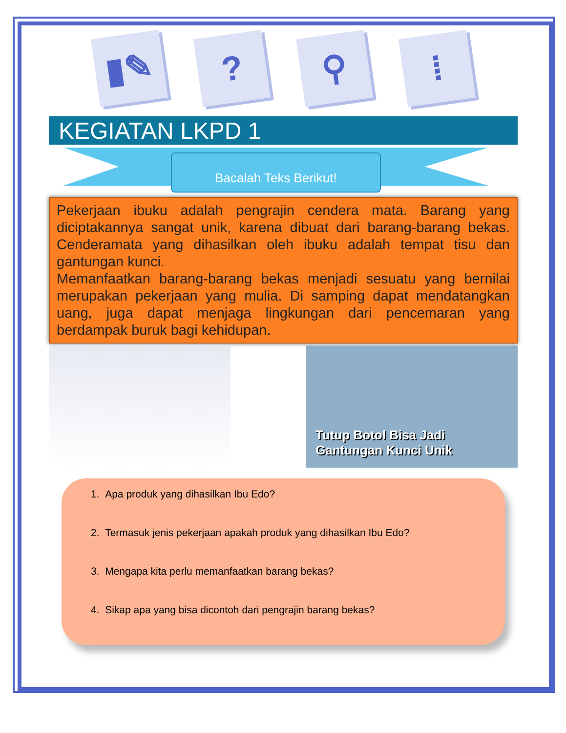▮✎
?
⚲
⁞
KEGIATAN LKPD 1
Bacalah Teks Berikut!
Pekerjaan ibuku adalah pengrajin cendera mata. Barang yang diciptakannya sangat unik, karena dibuat dari barang-barang bekas. Cenderamata yang dihasilkan oleh ibuku adalah tempat tisu dan gantungan kunci.
Memanfaatkan barang-barang bekas menjadi sesuatu yang bernilai merupakan pekerjaan yang mulia. Di samping dapat mendatangkan uang, juga dapat menjaga lingkungan dari pencemaran yang berdampak buruk bagi kehidupan.
Tutup Botol Bisa Jadi
Gantungan Kunci Unik
1. Apa produk yang dihasilkan Ibu Edo?
2. Termasuk jenis pekerjaan apakah produk yang dihasilkan Ibu Edo?
3. Mengapa kita perlu memanfaatkan barang bekas?
4. Sikap apa yang bisa dicontoh dari pengrajin barang bekas?